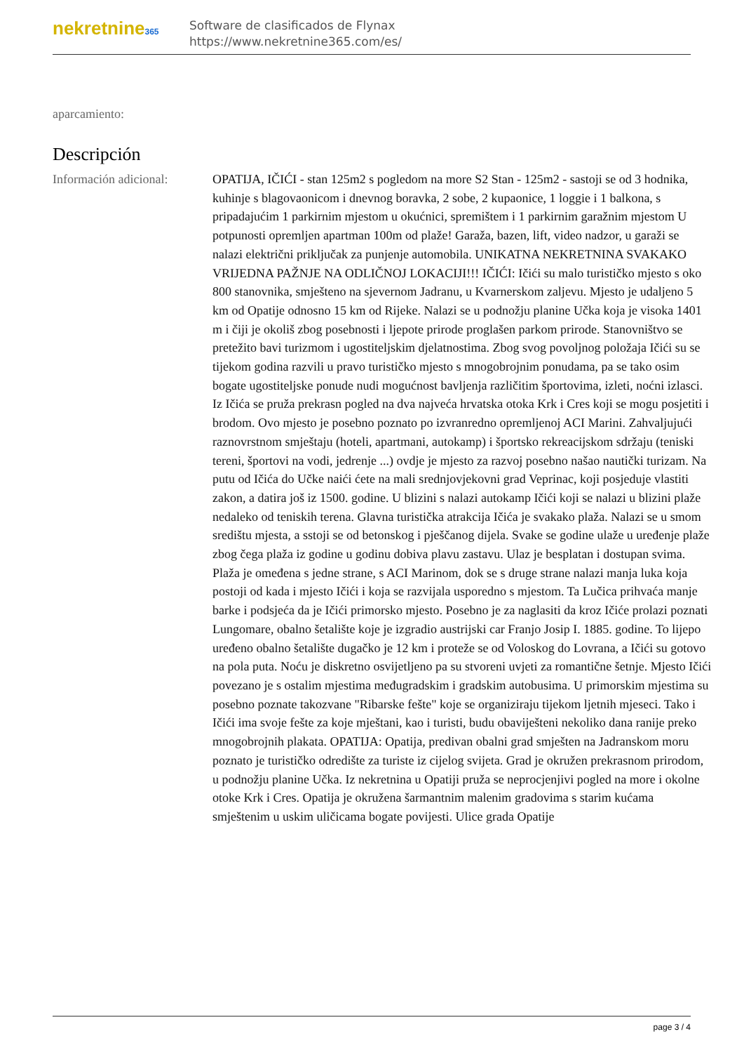nekretnine365
Software de clasificados de Flynax
https://www.nekretnine365.com/es/
aparcamiento:
Descripción
Información adicional:
OPATIJA, IČIĆI - stan 125m2 s pogledom na more S2 Stan - 125m2 - sastoji se od 3 hodnika, kuhinje s blagovaonicom i dnevnog boravka, 2 sobe, 2 kupaonice, 1 loggie i 1 balkona, s pripadajućim 1 parkirnim mjestom u okućnici, spremištem i 1 parkirnim garažnim mjestom U potpunosti opremljen apartman 100m od plaže! Garaža, bazen, lift, video nadzor, u garaži se nalazi električni priključak za punjenje automobila. UNIKATNA NEKRETNINA SVAKAKO VRIJEDNA PAŽNJE NA ODLIČNOJ LOKACIJI!!! IČIĆI: Ičići su malo turističko mjesto s oko 800 stanovnika, smješteno na sjevernom Jadranu, u Kvarnerskom zaljevu. Mjesto je udaljeno 5 km od Opatije odnosno 15 km od Rijeke. Nalazi se u podnožju planine Učka koja je visoka 1401 m i čiji je okoliš zbog posebnosti i ljepote prirode proglašen parkom prirode. Stanovništvo se pretežito bavi turizmom i ugostiteljskim djelatnostima. Zbog svog povoljnog položaja Ičići su se tijekom godina razvili u pravo turističko mjesto s mnogobrojnim ponudama, pa se tako osim bogate ugostiteljske ponude nudi mogućnost bavljenja različitim športovima, izleti, noćni izlasci. Iz Ičića se pruža prekrasn pogled na dva najveća hrvatska otoka Krk i Cres koji se mogu posjetiti i brodom. Ovo mjesto je posebno poznato po izvranredno opremljenoj ACI Marini. Zahvaljujući raznovrstnom smještaju (hoteli, apartmani, autokamp) i športsko rekreacijskom sdržaju (teniski tereni, športovi na vodi, jedrenje ...) ovdje je mjesto za razvoj posebno našao nautički turizam. Na putu od Ičića do Učke naići ćete na mali srednjovjekovni grad Veprinac, koji posjeduje vlastiti zakon, a datira još iz 1500. godine. U blizini s nalazi autokamp Ičići koji se nalazi u blizini plaže nedaleko od teniskih terena. Glavna turistička atrakcija Ičića je svakako plaža. Nalazi se u smom središtu mjesta, a sstoji se od betonskog i pješčanog dijela. Svake se godine ulaže u uređenje plaže zbog čega plaža iz godine u godinu dobiva plavu zastavu. Ulaz je besplatan i dostupan svima. Plaža je omeđena s jedne strane, s ACI Marinom, dok se s druge strane nalazi manja luka koja postoji od kada i mjesto Ičići i koja se razvijala usporedno s mjestom. Ta Lučica prihvaća manje barke i podsjeća da je Ičići primorsko mjesto. Posebno je za naglasiti da kroz Ičiće prolazi poznati Lungomare, obalno šetalište koje je izgradio austrijski car Franjo Josip I. 1885. godine. To lijepo uređeno obalno šetalište dugačko je 12 km i proteže se od Voloskog do Lovrana, a Ičići su gotovo na pola puta. Noću je diskretno osvijetljeno pa su stvoreni uvjeti za romantične šetnje. Mjesto Ičići povezano je s ostalim mjestima međugradskim i gradskim autobusima. U primorskim mjestima su posebno poznate takozvane "Ribarske fešte" koje se organiziraju tijekom ljetnih mjeseci. Tako i Ičići ima svoje fešte za koje mještani, kao i turisti, budu obaviješteni nekoliko dana ranije preko mnogobrojnih plakata. OPATIJA: Opatija, predivan obalni grad smješten na Jadranskom moru poznato je turističko odredište za turiste iz cijelog svijeta. Grad je okružen prekrasnom prirodom, u podnožju planine Učka. Iz nekretnina u Opatiji pruža se neprocjenjivi pogled na more i okolne otoke Krk i Cres. Opatija je okružena šarmantnim malenim gradovima s starim kućama smještenim u uskim uličicama bogate povijesti. Ulice grada Opatije
page 3 / 4